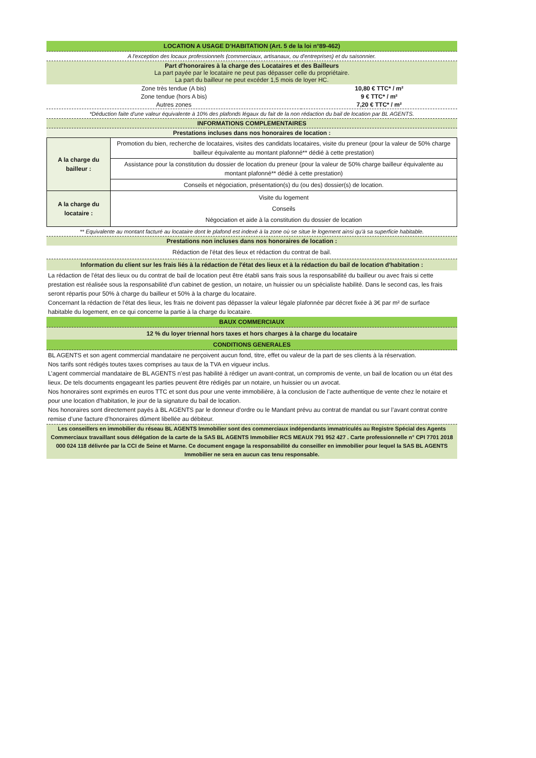LOCATION A USAGE D’HABITATION (Art. 5 de la loi n°89-462)
A l'exception des locaux professionnels (commerciaux, artisanaux, ou d'entreprises) et du saisonnier.
Part d'honoraires à la charge des Locataires et des Bailleurs
La part payée par le locataire ne peut pas dépasser celle du propriétaire.
La part du bailleur ne peut excéder 1,5 mois de loyer HC.
| Zone très tendue (A bis) | 10,80 € TTC* / m² |
| Zone tendue (hors A bis) | 9 € TTC* / m² |
| Autres zones | 7,20 € TTC* / m² |
*Déduction faite d'une valeur équivalente à 10% des plafonds légaux du fait de la non rédaction du bail de location par BL AGENTS.
INFORMATIONS COMPLEMENTAIRES
Prestations incluses dans nos honoraires de location :
| A la charge du bailleur : | Promotion du bien, recherche de locataires, visites des candidats locataires, visite du preneur (pour la valeur de 50% charge bailleur équivalente au montant plafonné** dédié à cette prestation) |
| | Assistance pour la constitution du dossier de location du preneur (pour la valeur de 50% charge bailleur équivalente au montant plafonné** dédié à cette prestation) |
| | Conseils et négociation, présentation(s) du (ou des) dossier(s) de location. |
| A la charge du locataire : | Visite du logement Conseils Négociation et aide à la constitution du dossier de location |
** Equivalente au montant facturé au locataire dont le plafond est indexé à la zone où se situe le logement ainsi qu'à sa superficie habitable.
Prestations non incluses dans nos honoraires de location :
Rédaction de l'état des lieux et rédaction du contrat de bail.
Information du client sur les frais liés à la rédaction de l'état des lieux et à la rédaction du bail de location d'habitation :
La rédaction de l'état des lieux ou du contrat de bail de location peut être établi sans frais sous la responsabilité du bailleur ou avec frais si cette prestation est réalisée sous la responsabilité d'un cabinet de gestion, un notaire, un huissier ou un spécialiste habilité. Dans le second cas, les frais seront répartis pour 50% à charge du bailleur et 50% à la charge du locataire.
Concernant la rédaction de l'état des lieux, les frais ne doivent pas dépasser la valeur légale plafonnée par décret fixée à 3€ par m² de surface habitable du logement, en ce qui concerne la partie à la charge du locataire.
BAUX COMMERCIAUX
12 % du loyer triennal hors taxes et hors charges à la charge du locataire
CONDITIONS GENERALES
BL AGENTS et son agent commercial mandataire ne perçoivent aucun fond, titre, effet ou valeur de la part de ses clients à la réservation.
Nos tarifs sont rédigés toutes taxes comprises au taux de la TVA en vigueur inclus.
L’agent commercial mandataire de BL AGENTS n’est pas habilité à rédiger un avant-contrat, un compromis de vente, un bail de location ou un état des lieux. De tels documents engageant les parties peuvent être rédigés par un notaire, un huissier ou un avocat.
Nos honoraires sont exprimés en euros TTC et sont dus pour une vente immobilière, à la conclusion de l’acte authentique de vente chez le notaire et pour une location d’habitation, le jour de la signature du bail de location.
Nos honoraires sont directement payés à BL AGENTS par le donneur d’ordre ou le Mandant prévu au contrat de mandat ou sur l’avant contrat contre remise d’une facture d’honoraires dûment libellée au débiteur.
Les conseillers en immobilier du réseau BL AGENTS Immobilier sont des commerciaux indépendants immatriculés au Registre Spécial des Agents Commerciaux travaillant sous délégation de la carte de la SAS BL AGENTS Immobilier RCS MEAUX 791 952 427 . Carte professionnelle n° CPI 7701 2018 000 024 118 délivrée par la CCI de Seine et Marne. Ce document engage la responsabilité du conseiller en immobilier pour lequel la SAS BL AGENTS Immobilier ne sera en aucun cas tenu responsable.